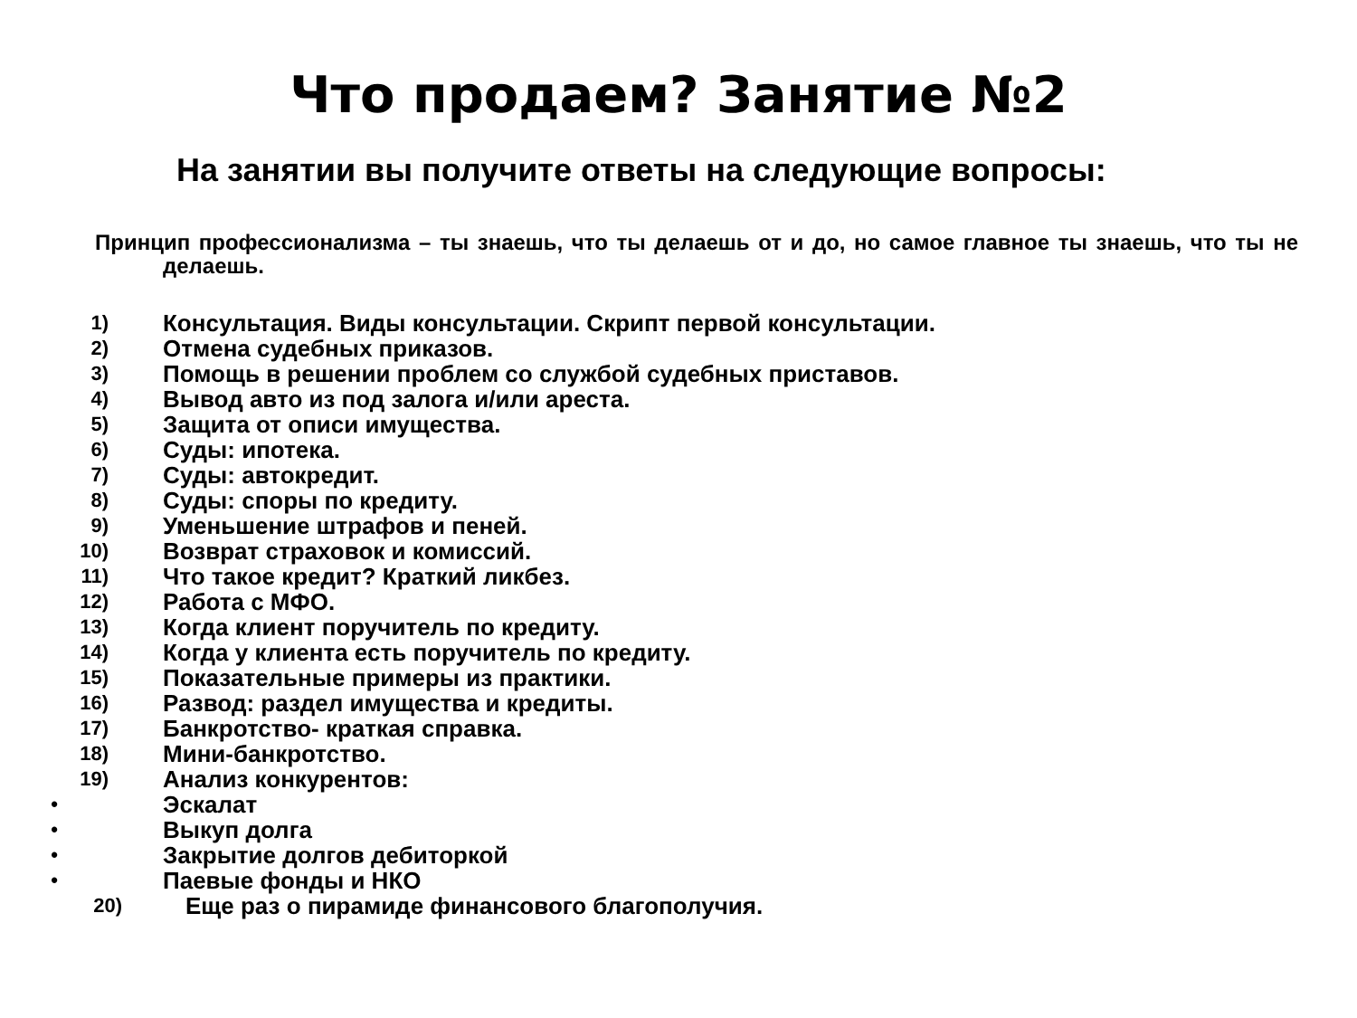Что продаем? Занятие №2
На занятии вы получите ответы на следующие вопросы:
Принцип профессионализма – ты знаешь, что ты делаешь от и до, но самое главное ты знаешь, что ты не делаешь.
1) Консультация. Виды консультации. Скрипт первой консультации.
2) Отмена судебных приказов.
3) Помощь в решении проблем со службой судебных приставов.
4) Вывод авто из под залога и/или ареста.
5) Защита от описи имущества.
6) Суды: ипотека.
7) Суды: автокредит.
8) Суды: споры по кредиту.
9) Уменьшение штрафов и пеней.
10) Возврат страховок и комиссий.
11) Что такое кредит? Краткий ликбез.
12) Работа с МФО.
13) Когда клиент поручитель по кредиту.
14) Когда у клиента есть поручитель по кредиту.
15) Показательные примеры из практики.
16) Развод: раздел имущества и кредиты.
17) Банкротство- краткая справка.
18) Мини-банкротство.
19) Анализ конкурентов:
• Эскалат
• Выкуп долга
• Закрытие долгов дебиторкой
• Паевые фонды и НКО
20) Еще раз о пирамиде финансового благополучия.